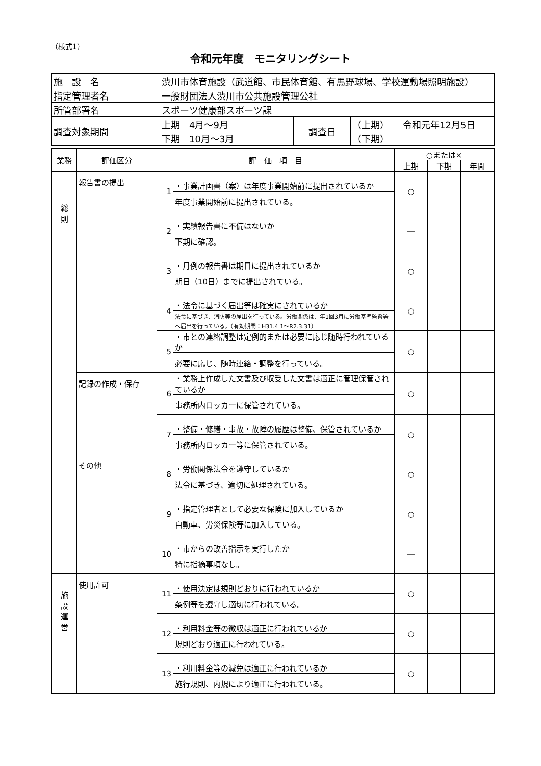（様式1）
令和元年度　モニタリングシート
| 施 設 名 | 渋川市体育施設（武道館、市民体育館、有馬野球場、学校運動場照明施設） | | |
| 指定管理者名 | 一般財団法人渋川市公共施設管理公社 | | |
| 所管部署名 | スポーツ健康部スポーツ課 | | |
| 調査対象期間 | 上期 4月～9月 | 調査日 | （上期） 令和元年12月5日 |
| | 下期 10月～3月 | | （下期） |
| 業務 | 評価区分 | 評 価 項 目 | | ○または× | | |
| | | | | 上期 | 下期 | 年間 |
| 総 則 | 報告書の提出 | 1 | ・事業計画書（案）は年度事業開始前に提出されているか | ○ | | |
| | | | 年度事業開始前に提出されている。 | | | |
| | | 2 | ・実績報告書に不備はないか | ― | | |
| | | | 下期に確認。 | | | |
| | | 3 | ・月例の報告書は期日に提出されているか | ○ | | |
| | | | 期日（10日）までに提出されている。 | | | |
| | | 4 | ・法令に基づく届出等は確実にされているか | ○ | | |
| | | | 法令に基づき、消防等の届出を行っている。労働関係は、年1回3月に労働基準監督署へ届出を行っている。（有効期間：H31.4.1～R2.3.31） | | | |
| | | 5 | ・市との連絡調整は定例的または必要に応じ随時行われているか | ○ | | |
| | | | 必要に応じ、随時連絡・調整を行っている。 | | | |
| | 記録の作成・保存 | 6 | ・業務上作成した文書及び収受した文書は適正に管理保管されているか | ○ | | |
| | | | 事務所内ロッカーに保管されている。 | | | |
| | | 7 | ・整備・修繕・事故・故障の履歴は整備、保管されているか | ○ | | |
| | | | 事務所内ロッカー等に保管されている。 | | | |
| | その他 | 8 | ・労働関係法令を遵守しているか | ○ | | |
| | | | 法令に基づき、適切に処理されている。 | | | |
| | | 9 | ・指定管理者として必要な保険に加入しているか | ○ | | |
| | | | 自動車、労災保険等に加入している。 | | | |
| | | 10 | ・市からの改善指示を実行したか | ― | | |
| | | | 特に指摘事項なし。 | | | |
| 施 設 運 営 | 使用許可 | 11 | ・使用決定は規則どおりに行われているか | ○ | | |
| | | | 条例等を遵守し適切に行われている。 | | | |
| | | 12 | ・利用料金等の徴収は適正に行われているか | ○ | | |
| | | | 規則どおり適正に行われている。 | | | |
| | | 13 | ・利用料金等の減免は適正に行われているか | ○ | | |
| | | | 施行規則、内規により適正に行われている。 | | | |